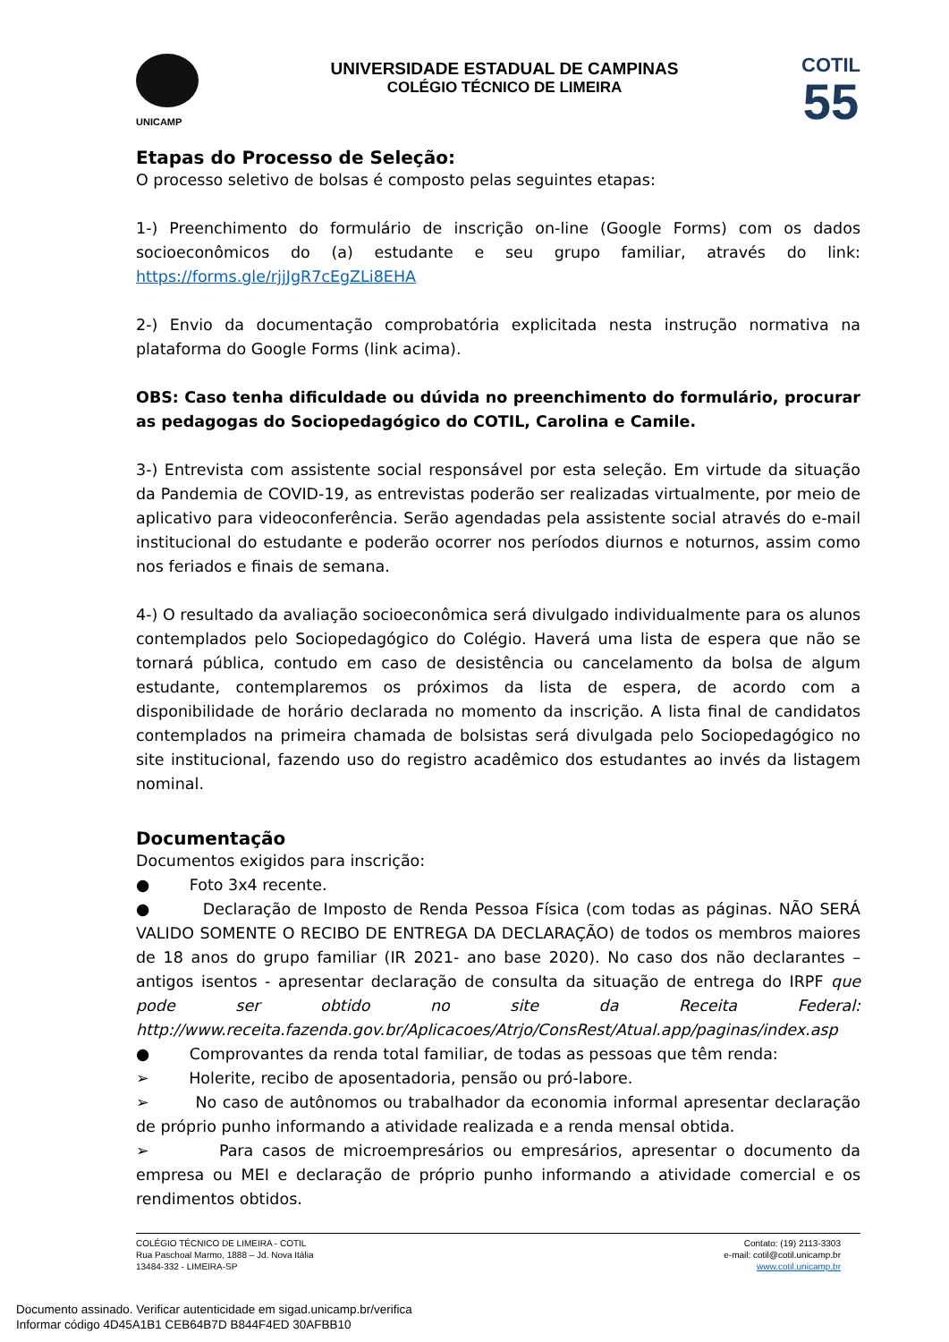UNICAMP
UNIVERSIDADE ESTADUAL DE CAMPINAS
COLÉGIO TÉCNICO DE LIMEIRA
COTIL
55
Etapas do Processo de Seleção:
O processo seletivo de bolsas é composto pelas seguintes etapas:
1-) Preenchimento do formulário de inscrição on-line (Google Forms) com os dados socioeconômicos do (a) estudante e seu grupo familiar, através do link: https://forms.gle/rjjJgR7cEgZLi8EHA
2-) Envio da documentação comprobatória explicitada nesta instrução normativa na plataforma do Google Forms (link acima).
OBS: Caso tenha dificuldade ou dúvida no preenchimento do formulário, procurar as pedagogas do Sociopedagógico do COTIL, Carolina e Camile.
3-) Entrevista com assistente social responsável por esta seleção. Em virtude da situação da Pandemia de COVID-19, as entrevistas poderão ser realizadas virtualmente, por meio de aplicativo para videoconferência. Serão agendadas pela assistente social através do e-mail institucional do estudante e poderão ocorrer nos períodos diurnos e noturnos, assim como nos feriados e finais de semana.
4-) O resultado da avaliação socioeconômica será divulgado individualmente para os alunos contemplados pelo Sociopedagógico do Colégio. Haverá uma lista de espera que não se tornará pública, contudo em caso de desistência ou cancelamento da bolsa de algum estudante, contemplaremos os próximos da lista de espera, de acordo com a disponibilidade de horário declarada no momento da inscrição. A lista final de candidatos contemplados na primeira chamada de bolsistas será divulgada pelo Sociopedagógico no site institucional, fazendo uso do registro acadêmico dos estudantes ao invés da listagem nominal.
Documentação
Documentos exigidos para inscrição:
● Foto 3x4 recente.
● Declaração de Imposto de Renda Pessoa Física (com todas as páginas. NÃO SERÁ VALIDO SOMENTE O RECIBO DE ENTREGA DA DECLARAÇÃO) de todos os membros maiores de 18 anos do grupo familiar (IR 2021- ano base 2020). No caso dos não declarantes – antigos isentos - apresentar declaração de consulta da situação de entrega do IRPF que pode ser obtido no site da Receita Federal: http://www.receita.fazenda.gov.br/Aplicacoes/Atrjo/ConsRest/Atual.app/paginas/index.asp
● Comprovantes da renda total familiar, de todas as pessoas que têm renda:
➢ Holerite, recibo de aposentadoria, pensão ou pró-labore.
➢ No caso de autônomos ou trabalhador da economia informal apresentar declaração de próprio punho informando a atividade realizada e a renda mensal obtida.
➢ Para casos de microempresários ou empresários, apresentar o documento da empresa ou MEI e declaração de próprio punho informando a atividade comercial e os rendimentos obtidos.
COLÉGIO TÉCNICO DE LIMEIRA - COTIL
Rua Paschoal Marmo, 1888 – Jd. Nova Itália
13484-332 - LIMEIRA-SP
Contato: (19) 2113-3303
e-mail: cotil@cotil.unicamp.br
www.cotil.unicamp.br
Documento assinado. Verificar autenticidade em sigad.unicamp.br/verifica
Informar código 4D45A1B1 CEB64B7D B844F4ED 30AFBB10